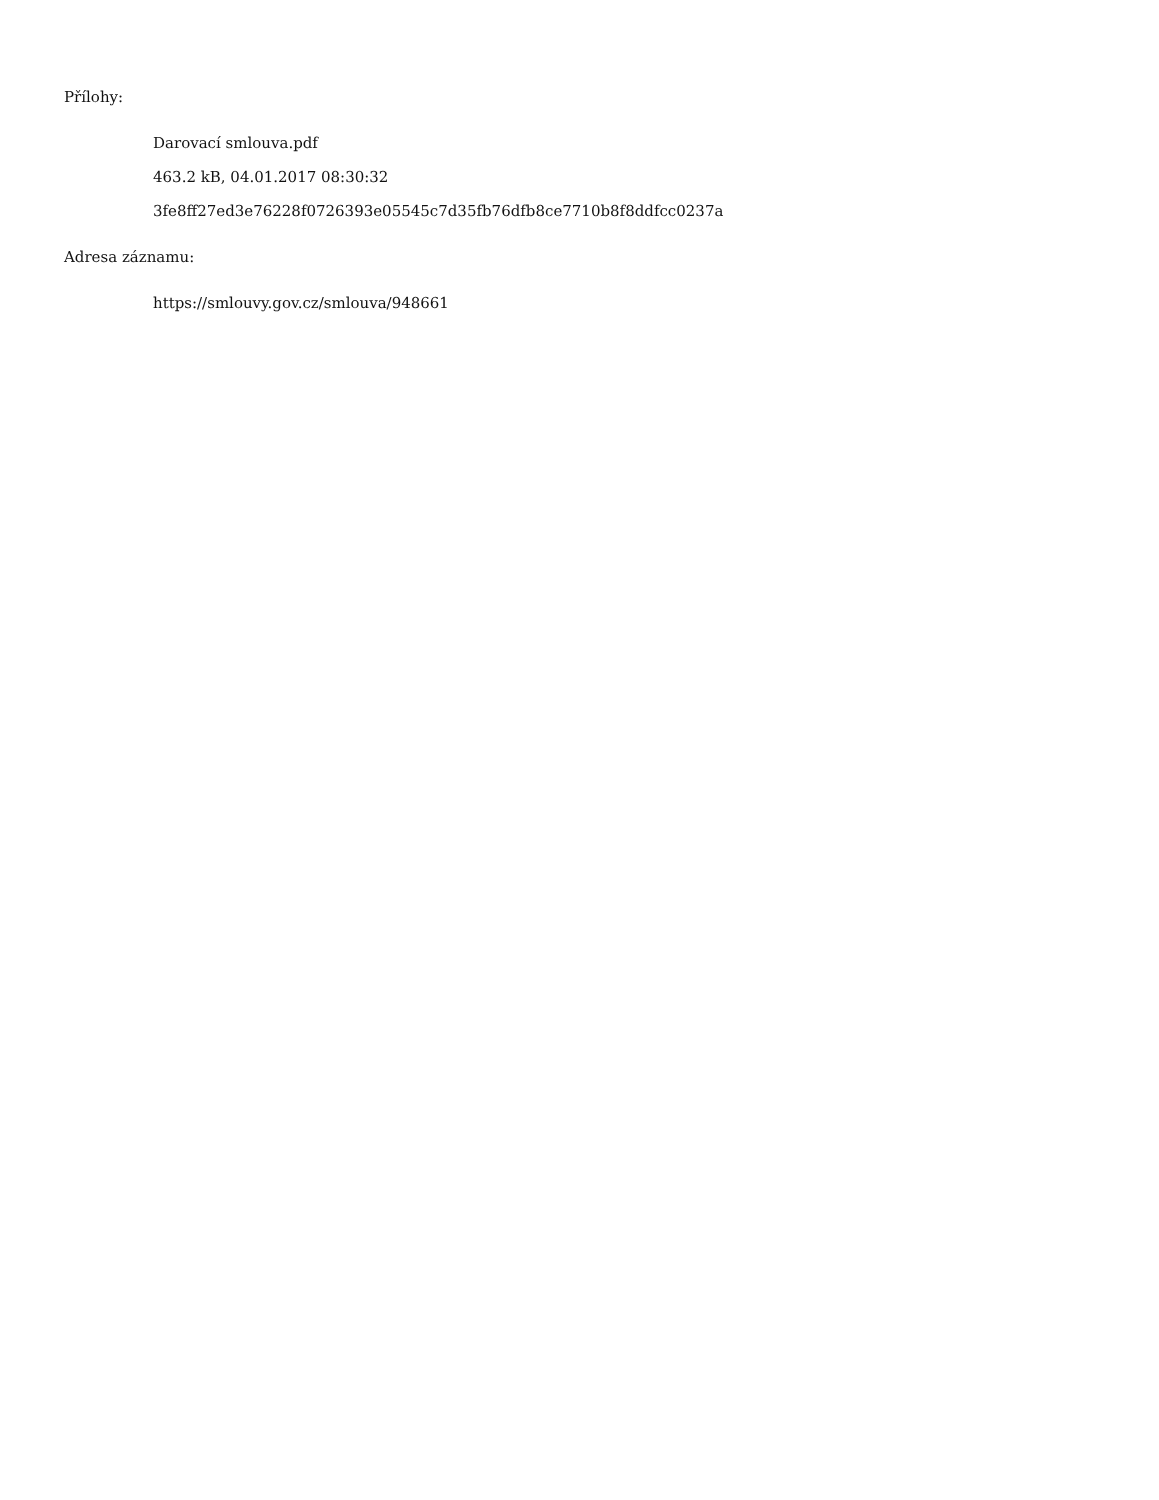Přílohy:
Darovací smlouva.pdf
463.2 kB, 04.01.2017 08:30:32
3fe8ff27ed3e76228f0726393e05545c7d35fb76dfb8ce7710b8f8ddfcc0237a
Adresa záznamu:
https://smlouvy.gov.cz/smlouva/948661